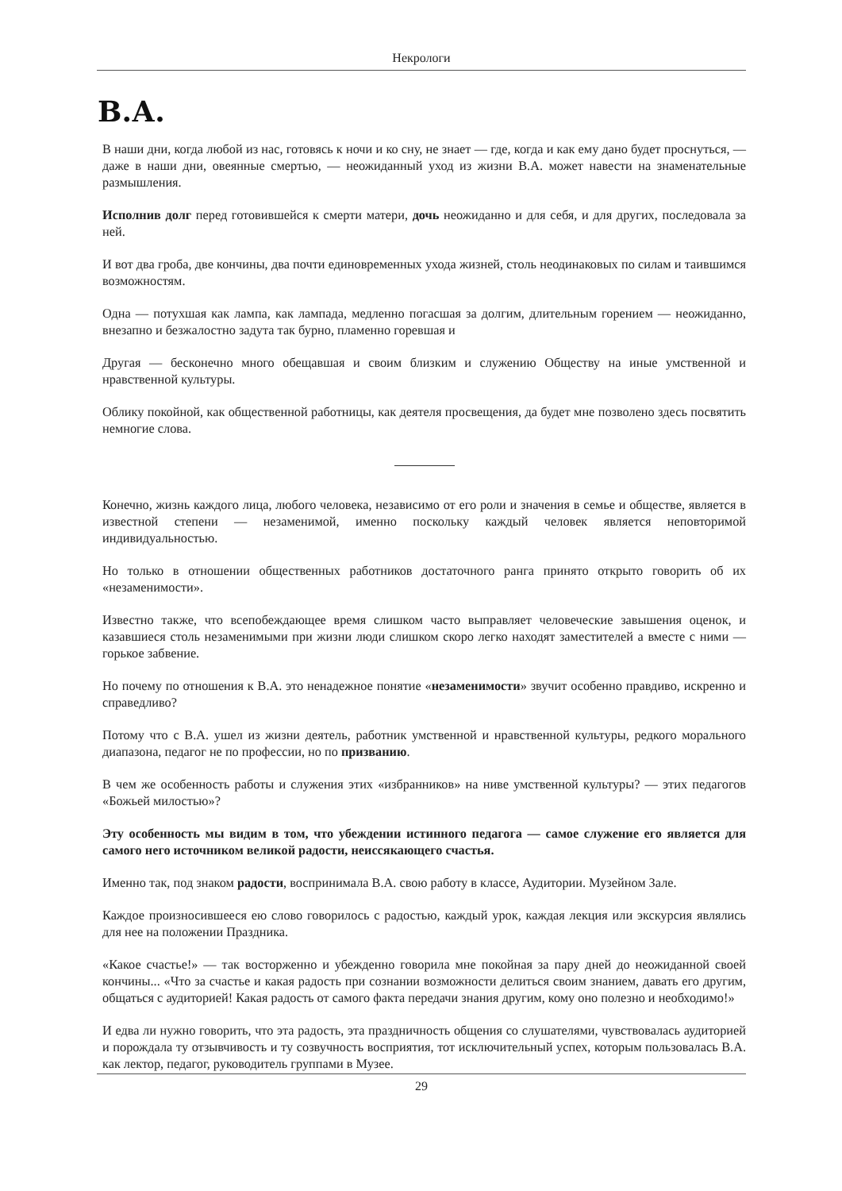Некрологи
В.А.
В наши дни, когда любой из нас, готовясь к ночи и ко сну, не знает — где, когда и как ему дано будет проснуться, — даже в наши дни, овеянные смертью, — неожиданный уход из жизни В.А. может навести на знаменательные размышления.
Исполнив долг перед готовившейся к смерти матери, дочь неожиданно и для себя, и для других, последовала за ней.
И вот два гроба, две кончины, два почти единовременных ухода жизней, столь неодинаковых по силам и таившимся возможностям.
Одна — потухшая как лампа, как лампада, медленно погасшая за долгим, длительным горением — неожиданно, внезапно и безжалостно задута так бурно, пламенно горевшая и
Другая — бесконечно много обещавшая и своим близким и служению Обществу на иные умственной и нравственной культуры.
Облику покойной, как общественной работницы, как деятеля просвещения, да будет мне позволено здесь посвятить немногие слова.
Конечно, жизнь каждого лица, любого человека, независимо от его роли и значения в семье и обществе, является в известной степени — незаменимой, именно поскольку каждый человек является неповторимой индивидуальностью.
Но только в отношении общественных работников достаточного ранга принято открыто говорить об их «незаменимости».
Известно также, что всепобеждающее время слишком часто выправляет человеческие завышения оценок, и казавшиеся столь незаменимыми при жизни люди слишком скоро легко находят заместителей а вместе с ними — горькое забвение.
Но почему по отношения к В.А. это ненадежное понятие «незаменимости» звучит особенно правдиво, искренно и справедливо?
Потому что с В.А. ушел из жизни деятель, работник умственной и нравственной культуры, редкого морального диапазона, педагог не по профессии, но по призванию.
В чем же особенность работы и служения этих «избранников» на ниве умственной культуры? — этих педагогов «Божьей милостью»?
Эту особенность мы видим в том, что убеждении истинного педагога — самое служение его является для самого него источником великой радости, неиссякающего счастья.
Именно так, под знаком радости, воспринимала В.А. свою работу в классе, Аудитории. Музейном Зале.
Каждое произносившееся ею слово говорилось с радостью, каждый урок, каждая лекция или экскурсия являлись для нее на положении Праздника.
«Какое счастье!» — так восторженно и убежденно говорила мне покойная за пару дней до неожиданной своей кончины... «Что за счастье и какая радость при сознании возможности делиться своим знанием, давать его другим, общаться с аудиторией! Какая радость от самого факта передачи знания другим, кому оно полезно и необходимо!»
И едва ли нужно говорить, что эта радость, эта праздничность общения со слушателями, чувствовалась аудиторией и порождала ту отзывчивость и ту созвучность восприятия, тот исключительный успех, которым пользовалась В.А. как лектор, педагог, руководитель группами в Музее.
29